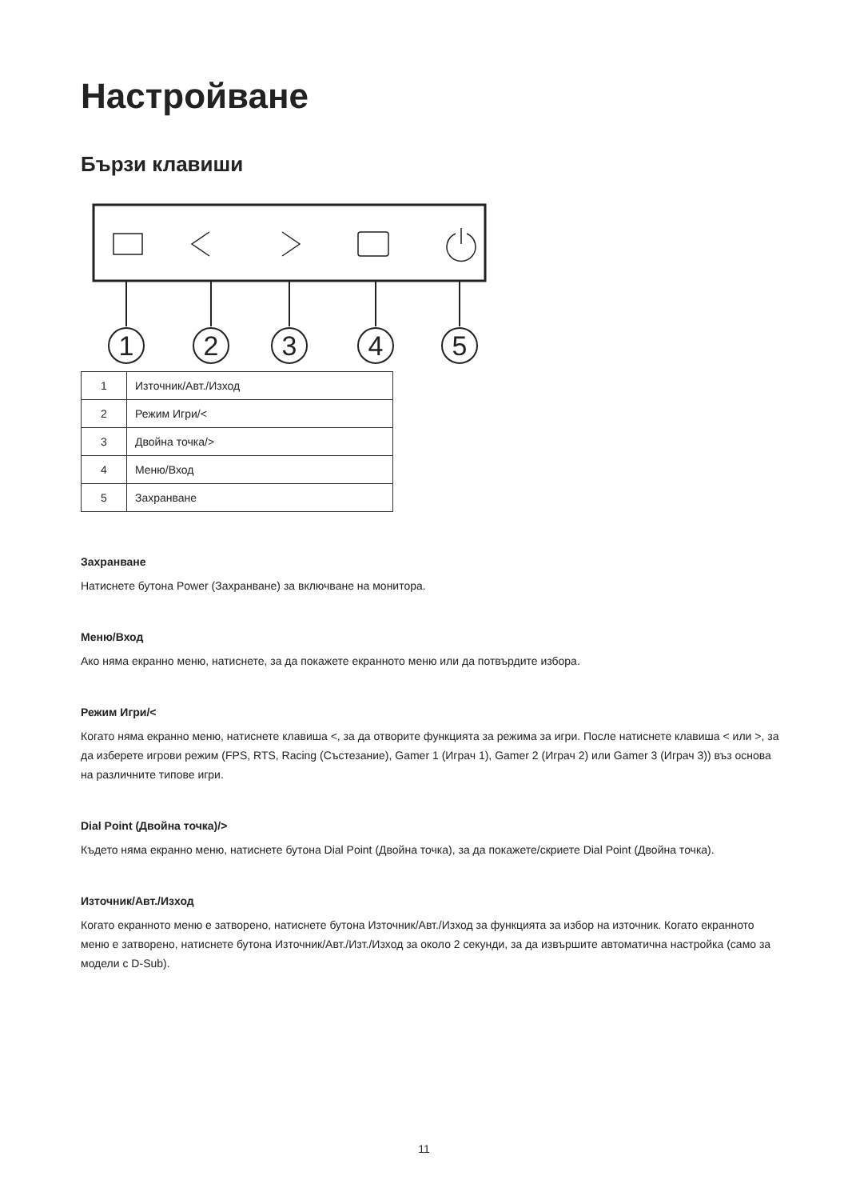Настройване
Бързи клавиши
1
2
3
4
5
| 1 | Източник/Авт./Изход |
| 2 | Режим Игри/< |
| 3 | Двойна точка/> |
| 4 | Меню/Вход |
| 5 | Захранване |
Захранване
Натиснете бутона Power (Захранване) за включване на монитора.
Меню/Вход
Ако няма екранно меню, натиснете, за да покажете екранното меню или да потвърдите избора.
Режим Игри/<
Когато няма екранно меню, натиснете клавиша <, за да отворите функцията за режима за игри. После натиснете клавиша < или >, за да изберете игрови режим (FPS, RTS, Racing (Състезание), Gamer 1 (Играч 1), Gamer 2 (Играч 2) или Gamer 3 (Играч 3)) въз основа на различните типове игри.
Dial Point (Двойна точка)/>
Където няма екранно меню, натиснете бутона Dial Point (Двойна точка), за да покажете/скриете Dial Point (Двойна точка).
Източник/Авт./Изход
Когато екранното меню е затворено, натиснете бутона Източник/Авт./Изход за функцията за избор на източник. Когато екранното меню е затворено, натиснете бутона Източник/Авт./Изт./Изход за около 2 секунди, за да извършите автоматична настройка (само за модели с D-Sub).
11